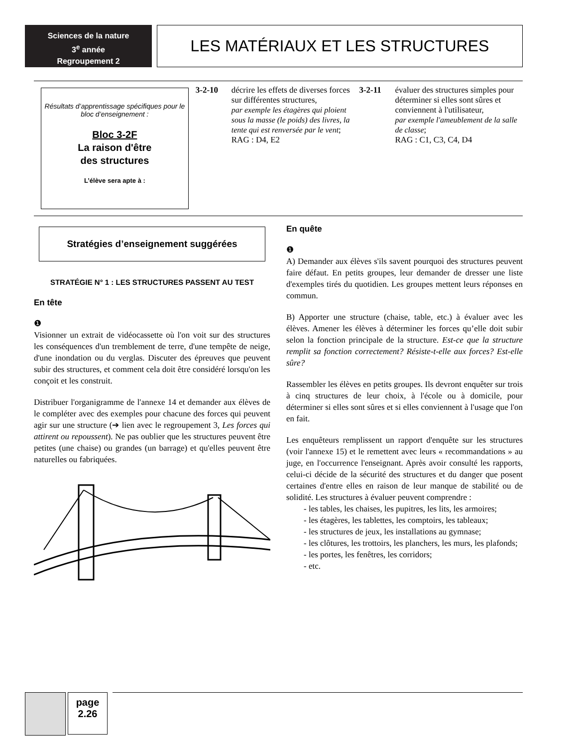Sciences de la nature
3<sup>e</sup> année
Regroupement 2
LES MATÉRIAUX ET LES STRUCTURES
Résultats d’apprentissage spécifiques pour le bloc d’enseignement :
Bloc 3-2F
La raison d'être
des structures
L’élève sera apte à :
3-2-10 décrire les effets de diverses forces sur différentes structures,
par exemple les étagères qui ploient sous la masse (le poids) des livres, la tente qui est renversée par le vent;
RAG : D4, E2
3-2-11 évaluer des structures simples pour déterminer si elles sont sûres et conviennent à l'utilisateur,
par exemple l'ameublement de la salle de classe;
RAG : C1, C3, C4, D4
Stratégies d’enseignement suggérées
STRATÉGIE N° 1 : LES STRUCTURES PASSENT AU TEST
En tête
❶
Visionner un extrait de vidéocassette où l'on voit sur des structures les conséquences d'un tremblement de terre, d'une tempête de neige, d'une inondation ou du verglas. Discuter des épreuves que peuvent subir des structures, et comment cela doit être considéré lorsqu'on les conçoit et les construit.
Distribuer l'organigramme de l'annexe 14 et demander aux élèves de le compléter avec des exemples pour chacune des forces qui peuvent agir sur une structure (➔ lien avec le regroupement 3, Les forces qui attirent ou repoussent). Ne pas oublier que les structures peuvent être petites (une chaise) ou grandes (un barrage) et qu'elles peuvent être naturelles ou fabriquées.
En quête
❶
A) Demander aux élèves s'ils savent pourquoi des structures peuvent faire défaut. En petits groupes, leur demander de dresser une liste d'exemples tirés du quotidien. Les groupes mettent leurs réponses en commun.
B) Apporter une structure (chaise, table, etc.) à évaluer avec les élèves. Amener les élèves à déterminer les forces qu’elle doit subir selon la fonction principale de la structure. Est-ce que la structure remplit sa fonction correctement? Résiste-t-elle aux forces? Est-elle sûre?
Rassembler les élèves en petits groupes. Ils devront enquêter sur trois à cinq structures de leur choix, à l'école ou à domicile, pour déterminer si elles sont sûres et si elles conviennent à l'usage que l'on en fait.
Les enquêteurs remplissent un rapport d'enquête sur les structures (voir l'annexe 15) et le remettent avec leurs « recommandations » au juge, en l'occurrence l'enseignant. Après avoir consulté les rapports, celui-ci décide de la sécurité des structures et du danger que posent certaines d'entre elles en raison de leur manque de stabilité ou de solidité. Les structures à évaluer peuvent comprendre :
- les tables, les chaises, les pupitres, les lits, les armoires;
- les étagères, les tablettes, les comptoirs, les tableaux;
- les structures de jeux, les installations au gymnase;
- les clôtures, les trottoirs, les planchers, les murs, les plafonds;
- les portes, les fenêtres, les corridors;
- etc.
page
2.26